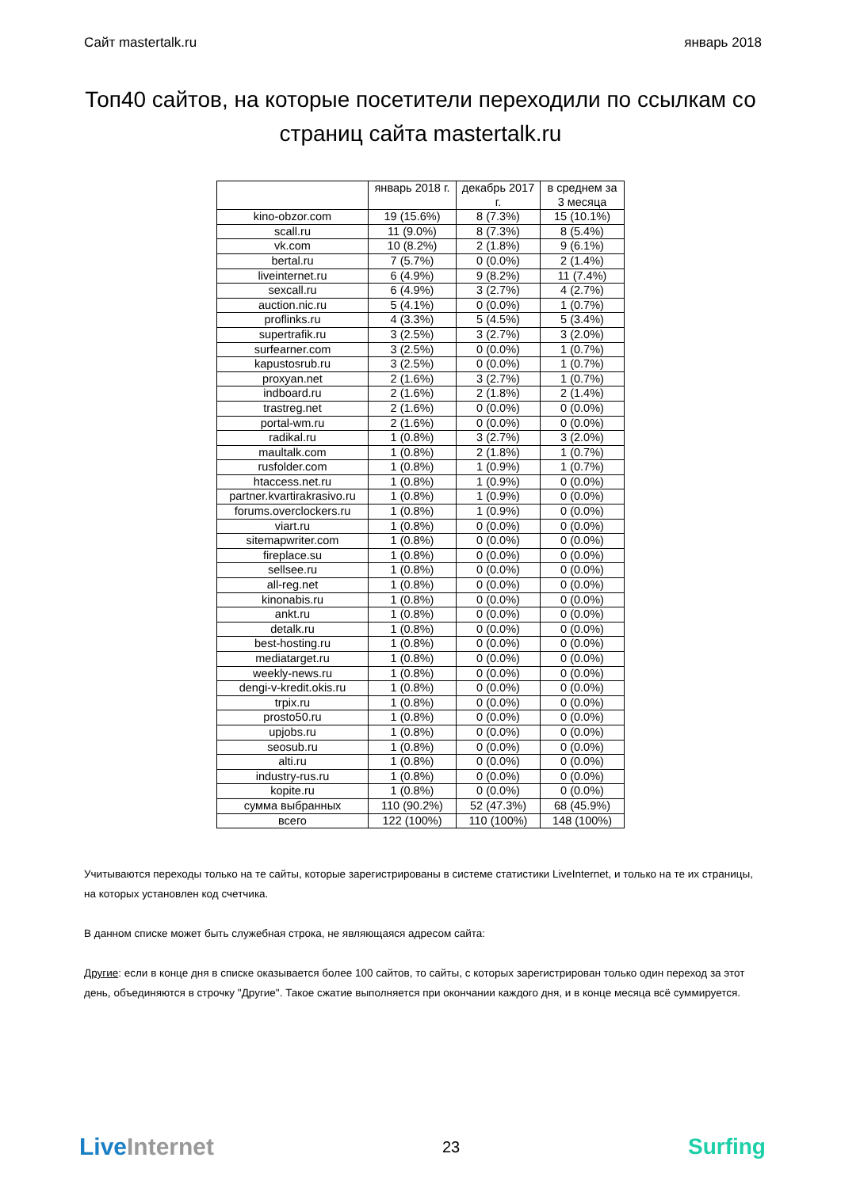Сайт mastertalk.ru январь 2018
Топ40 сайтов, на которые посетители переходили по ссылкам со страниц сайта mastertalk.ru
| | январь 2018 г. | декабрь 2017 г. | в среднем за 3 месяца |
| --- | --- | --- | --- |
| kino-obzor.com | 19 (15.6%) | 8 (7.3%) | 15 (10.1%) |
| scall.ru | 11 (9.0%) | 8 (7.3%) | 8 (5.4%) |
| vk.com | 10 (8.2%) | 2 (1.8%) | 9 (6.1%) |
| bertal.ru | 7 (5.7%) | 0 (0.0%) | 2 (1.4%) |
| liveinternet.ru | 6 (4.9%) | 9 (8.2%) | 11 (7.4%) |
| sexcall.ru | 6 (4.9%) | 3 (2.7%) | 4 (2.7%) |
| auction.nic.ru | 5 (4.1%) | 0 (0.0%) | 1 (0.7%) |
| proflinks.ru | 4 (3.3%) | 5 (4.5%) | 5 (3.4%) |
| supertrafik.ru | 3 (2.5%) | 3 (2.7%) | 3 (2.0%) |
| surfearner.com | 3 (2.5%) | 0 (0.0%) | 1 (0.7%) |
| kapustosrub.ru | 3 (2.5%) | 0 (0.0%) | 1 (0.7%) |
| proxyan.net | 2 (1.6%) | 3 (2.7%) | 1 (0.7%) |
| indboard.ru | 2 (1.6%) | 2 (1.8%) | 2 (1.4%) |
| trastreg.net | 2 (1.6%) | 0 (0.0%) | 0 (0.0%) |
| portal-wm.ru | 2 (1.6%) | 0 (0.0%) | 0 (0.0%) |
| radikal.ru | 1 (0.8%) | 3 (2.7%) | 3 (2.0%) |
| maultalk.com | 1 (0.8%) | 2 (1.8%) | 1 (0.7%) |
| rusfolder.com | 1 (0.8%) | 1 (0.9%) | 1 (0.7%) |
| htaccess.net.ru | 1 (0.8%) | 1 (0.9%) | 0 (0.0%) |
| partner.kvartirakrasivo.ru | 1 (0.8%) | 1 (0.9%) | 0 (0.0%) |
| forums.overclockers.ru | 1 (0.8%) | 1 (0.9%) | 0 (0.0%) |
| viart.ru | 1 (0.8%) | 0 (0.0%) | 0 (0.0%) |
| sitemapwriter.com | 1 (0.8%) | 0 (0.0%) | 0 (0.0%) |
| fireplace.su | 1 (0.8%) | 0 (0.0%) | 0 (0.0%) |
| sellsee.ru | 1 (0.8%) | 0 (0.0%) | 0 (0.0%) |
| all-reg.net | 1 (0.8%) | 0 (0.0%) | 0 (0.0%) |
| kinonabis.ru | 1 (0.8%) | 0 (0.0%) | 0 (0.0%) |
| ankt.ru | 1 (0.8%) | 0 (0.0%) | 0 (0.0%) |
| detalk.ru | 1 (0.8%) | 0 (0.0%) | 0 (0.0%) |
| best-hosting.ru | 1 (0.8%) | 0 (0.0%) | 0 (0.0%) |
| mediatarget.ru | 1 (0.8%) | 0 (0.0%) | 0 (0.0%) |
| weekly-news.ru | 1 (0.8%) | 0 (0.0%) | 0 (0.0%) |
| dengi-v-kredit.okis.ru | 1 (0.8%) | 0 (0.0%) | 0 (0.0%) |
| trpix.ru | 1 (0.8%) | 0 (0.0%) | 0 (0.0%) |
| prosto50.ru | 1 (0.8%) | 0 (0.0%) | 0 (0.0%) |
| upjobs.ru | 1 (0.8%) | 0 (0.0%) | 0 (0.0%) |
| seosub.ru | 1 (0.8%) | 0 (0.0%) | 0 (0.0%) |
| alti.ru | 1 (0.8%) | 0 (0.0%) | 0 (0.0%) |
| industry-rus.ru | 1 (0.8%) | 0 (0.0%) | 0 (0.0%) |
| kopite.ru | 1 (0.8%) | 0 (0.0%) | 0 (0.0%) |
| сумма выбранных | 110 (90.2%) | 52 (47.3%) | 68 (45.9%) |
| всего | 122 (100%) | 110 (100%) | 148 (100%) |
Учитываются переходы только на те сайты, которые зарегистрированы в системе статистики LiveInternet, и только на те их страницы, на которых установлен код счетчика.
В данном списке может быть служебная строка, не являющаяся адресом сайта:
Другие: если в конце дня в списке оказывается более 100 сайтов, то сайты, с которых зарегистрирован только один переход за этот день, объединяются в строчку "Другие". Такое сжатие выполняется при окончании каждого дня, и в конце месяца всё суммируется.
LiveInternet 23 Surfing